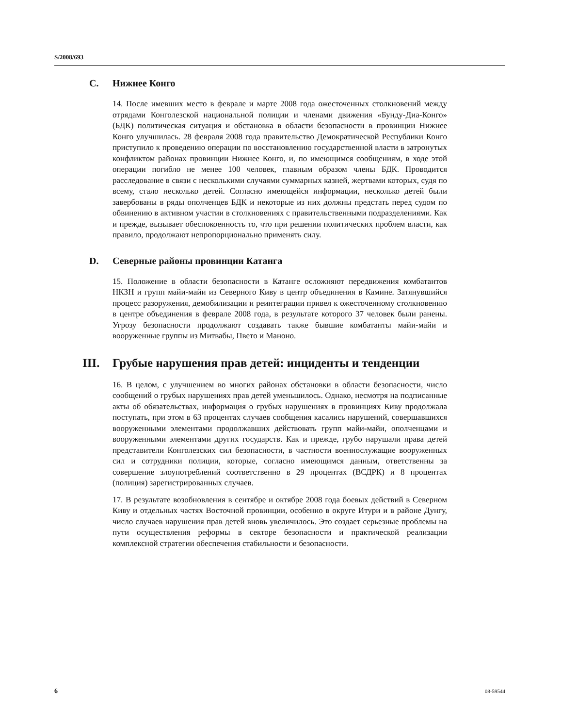S/2008/693
C. Нижнее Конго
14. После имевших место в феврале и марте 2008 года ожесточенных столкновений между отрядами Конголезской национальной полиции и членами движения «Бунду-Диа-Конго» (БДК) политическая ситуация и обстановка в области безопасности в провинции Нижнее Конго улучшилась. 28 февраля 2008 года правительство Демократической Республики Конго приступило к проведению операции по восстановлению государственной власти в затронутых конфликтом районах провинции Нижнее Конго, и, по имеющимся сообщениям, в ходе этой операции погибло не менее 100 человек, главным образом члены БДК. Проводится расследование в связи с несколькими случаями суммарных казней, жертвами которых, судя по всему, стало несколько детей. Согласно имеющейся информации, несколько детей были завербованы в ряды ополченцев БДК и некоторые из них должны предстать перед судом по обвинению в активном участии в столкновениях с правительственными подразделениями. Как и прежде, вызывает обеспокоенность то, что при решении политических проблем власти, как правило, продолжают непропорционально применять силу.
D. Северные районы провинции Катанга
15. Положение в области безопасности в Катанге осложняют передвижения комбатантов НКЗН и групп майи-майи из Северного Киву в центр объединения в Камине. Затянувшийся процесс разоружения, демобилизации и реинтеграции привел к ожесточенному столкновению в центре объединения в феврале 2008 года, в результате которого 37 человек были ранены. Угрозу безопасности продолжают создавать также бывшие комбатанты майи-майи и вооруженные группы из Митвабы, Пвето и Маноно.
III. Грубые нарушения прав детей: инциденты и тенденции
16. В целом, с улучшением во многих районах обстановки в области безопасности, число сообщений о грубых нарушениях прав детей уменьшилось. Однако, несмотря на подписанные акты об обязательствах, информация о грубых нарушениях в провинциях Киву продолжала поступать, при этом в 63 процентах случаев сообщения касались нарушений, совершавшихся вооруженными элементами продолжавших действовать групп майи-майи, ополченцами и вооруженными элементами других государств. Как и прежде, грубо нарушали права детей представители Конголезских сил безопасности, в частности военнослужащие вооруженных сил и сотрудники полиции, которые, согласно имеющимся данным, ответственны за совершение злоупотреблений соответственно в 29 процентах (ВСДРК) и 8 процентах (полиция) зарегистрированных случаев.
17. В результате возобновления в сентябре и октябре 2008 года боевых действий в Северном Киву и отдельных частях Восточной провинции, особенно в округе Итури и в районе Дунгу, число случаев нарушения прав детей вновь увеличилось. Это создает серьезные проблемы на пути осуществления реформы в секторе безопасности и практической реализации комплексной стратегии обеспечения стабильности и безопасности.
6 08-59544